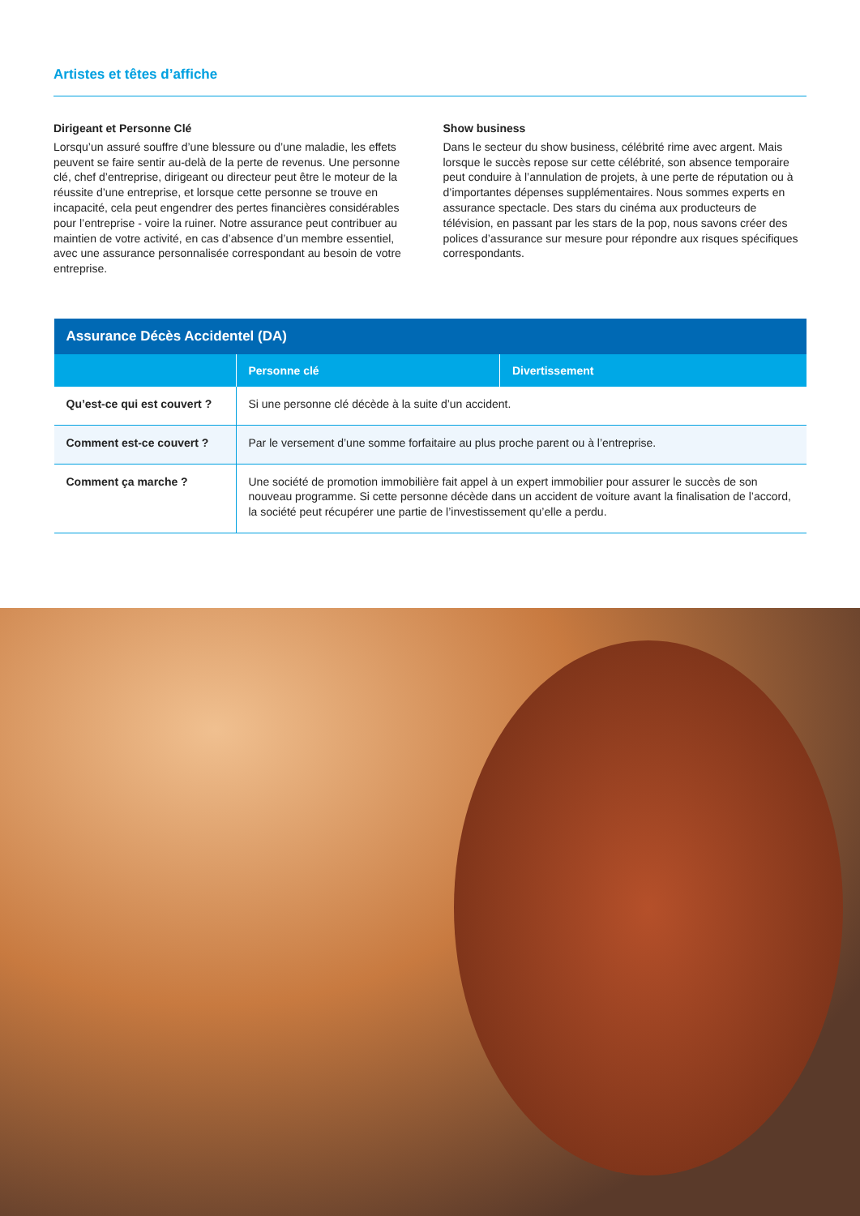Artistes et têtes d’affiche
Dirigeant et Personne Clé
Lorsqu’un assuré souffre d’une blessure ou d’une maladie, les effets peuvent se faire sentir au-delà de la perte de revenus. Une personne clé, chef d’entreprise, dirigeant ou directeur peut être le moteur de la réussite d’une entreprise, et lorsque cette personne se trouve en incapacité, cela peut engendrer des pertes financières considérables pour l’entreprise - voire la ruiner. Notre assurance peut contribuer au maintien de votre activité, en cas d’absence d’un membre essentiel, avec une assurance personnalisée correspondant au besoin de votre entreprise.
Show business
Dans le secteur du show business, célébrité rime avec argent. Mais lorsque le succès repose sur cette célébrité, son absence temporaire peut conduire à l’annulation de projets, à une perte de réputation ou à d’importantes dépenses supplémentaires. Nous sommes experts en assurance spectacle. Des stars du cinéma aux producteurs de télévision, en passant par les stars de la pop, nous savons créer des polices d’assurance sur mesure pour répondre aux risques spécifiques correspondants.
| Assurance Décès Accidentel (DA) | | |
| --- | --- | --- |
| | Personne clé | Divertissement |
| Qu’est-ce qui est couvert ? | Si une personne clé décède à la suite d’un accident. | |
| Comment est-ce couvert ? | Par le versement d’une somme forfaitaire au plus proche parent ou à l’entreprise. | |
| Comment ça marche ? | Une société de promotion immobilière fait appel à un expert immobilier pour assurer le succès de son nouveau programme. Si cette personne décède dans un accident de voiture avant la finalisation de l’accord, la société peut récupérer une partie de l’investissement qu’elle a perdu. | |